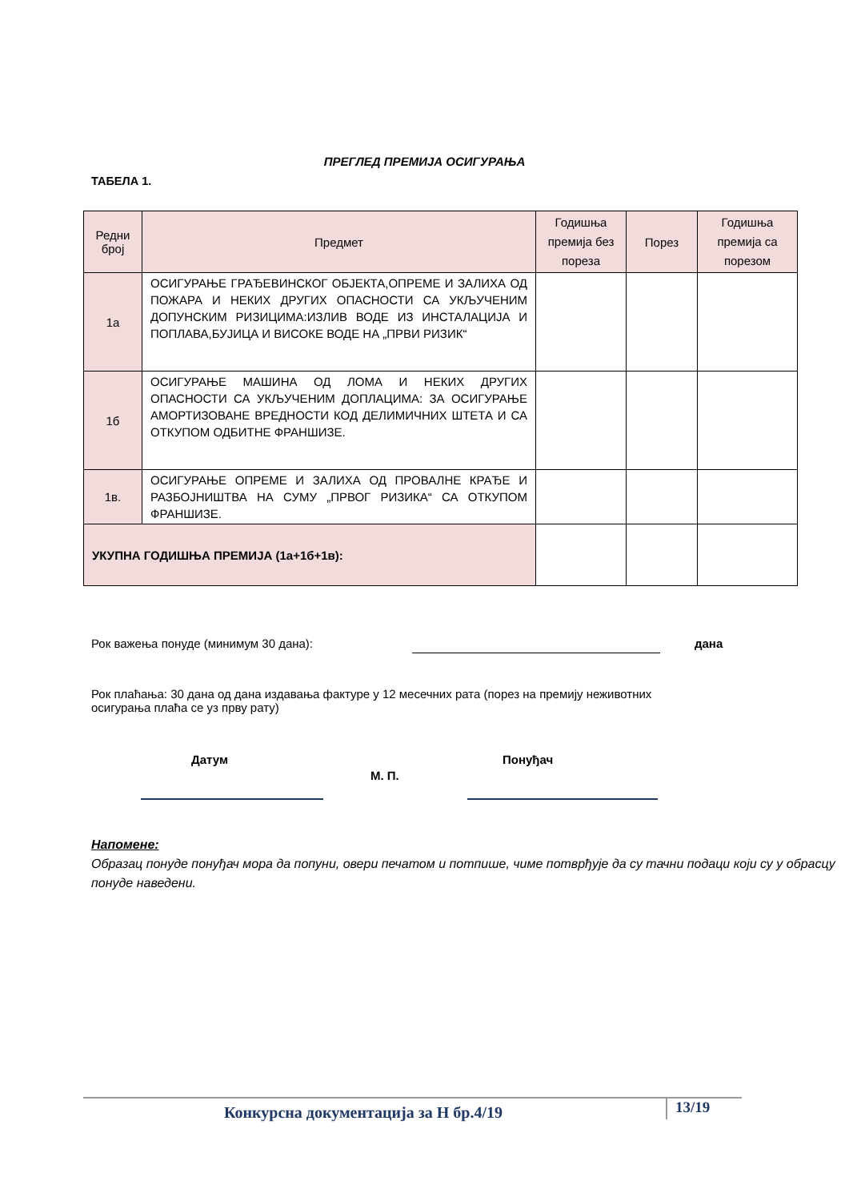ПРЕГЛЕД ПРЕМИЈА ОСИГУРАЊА
ТАБЕЛА 1.
| Редни број | Предмет | Годишња премија без пореза | Порез | Годишња премија са порезом |
| --- | --- | --- | --- | --- |
| 1а | ОСИГУРАЊЕ ГРАЂЕВИНСКОГ ОБЈЕКТА,ОПРЕМЕ И ЗАЛИХА ОД ПОЖАРА И НЕКИХ ДРУГИХ ОПАСНОСТИ СА УКЉУЧЕНИМ ДОПУНСКИМ РИЗИЦИМА:ИЗЛИВ ВОДЕ ИЗ ИНСТАЛАЦИЈА И ПОПЛАВА,БУЈИЦА И ВИСОКЕ ВОДЕ НА „ПРВИ РИЗИК“ | | | |
| 1б | ОСИГУРАЊЕ МАШИНА ОД ЛОМА И НЕКИХ ДРУГИХ ОПАСНОСТИ СА УКЉУЧЕНИМ ДОПЛАЦИМА: ЗА ОСИГУРАЊЕ АМОРТИЗОВАНЕ ВРЕДНОСТИ КОД ДЕЛИМИЧНИХ ШТЕТА И СА ОТКУПОМ ОДБИТНЕ ФРАНШИЗЕ. | | | |
| 1в. | ОСИГУРАЊЕ ОПРЕМЕ И ЗАЛИХА ОД ПРОВАЛНЕ КРАЂЕ И РАЗБОЈНИШТВА НА СУМУ „ПРВОГ РИЗИКА“ СА ОТКУПОМ ФРАНШИЗЕ. | | | |
| УКУПНА ГОДИШЊА ПРЕМИЈА (1а+1б+1в): | | | | |
Рок важења понуде (минимум 30 дана):
дана
Рок плаћања: 30 дана од дана издавања фактуре у 12 месечних рата (порез на премију неживотних осигурања плаћа се уз прву рату)
Датум Понуђач
М. П.
Напомене:
Образац понуде понуђач мора да попуни, овери печатом и потпише, чиме потврђује да су тачни подаци који су у обрасцу понуде наведени.
Конкурсна документација за Н бр.4/19
13/19